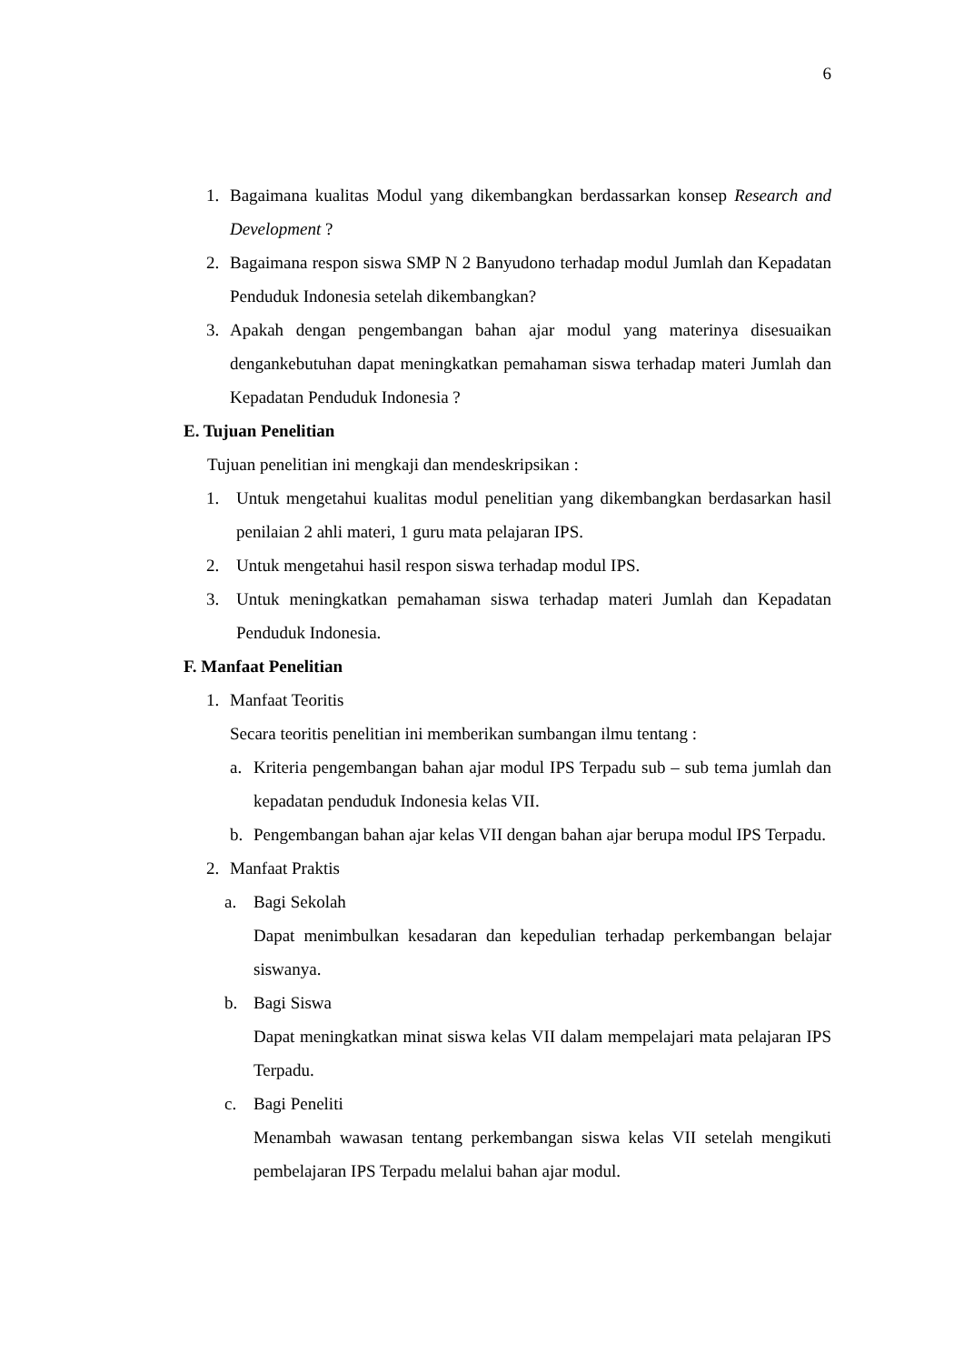6
1. Bagaimana kualitas Modul yang dikembangkan berdassarkan konsep Research and Development ?
2. Bagaimana respon siswa SMP N 2 Banyudono terhadap modul Jumlah dan Kepadatan Penduduk Indonesia setelah dikembangkan?
3. Apakah dengan pengembangan bahan ajar modul yang materinya disesuaikan dengankebutuhan dapat meningkatkan pemahaman siswa terhadap materi Jumlah dan Kepadatan Penduduk Indonesia ?
E. Tujuan Penelitian
Tujuan penelitian ini mengkaji dan mendeskripsikan :
1. Untuk mengetahui kualitas modul penelitian yang dikembangkan berdasarkan hasil penilaian 2 ahli materi, 1 guru mata pelajaran IPS.
2. Untuk mengetahui hasil respon siswa terhadap modul IPS.
3. Untuk meningkatkan pemahaman siswa terhadap materi Jumlah dan Kepadatan Penduduk Indonesia.
F. Manfaat Penelitian
1. Manfaat Teoritis
Secara teoritis penelitian ini memberikan sumbangan ilmu tentang :
a. Kriteria pengembangan bahan ajar modul IPS Terpadu sub – sub tema jumlah dan kepadatan penduduk Indonesia kelas VII.
b. Pengembangan bahan ajar kelas VII dengan bahan ajar berupa modul IPS Terpadu.
2. Manfaat Praktis
a. Bagi Sekolah
Dapat menimbulkan kesadaran dan kepedulian terhadap perkembangan belajar siswanya.
b. Bagi Siswa
Dapat meningkatkan minat siswa kelas VII dalam mempelajari mata pelajaran IPS Terpadu.
c. Bagi Peneliti
Menambah wawasan tentang perkembangan siswa kelas VII setelah mengikuti pembelajaran IPS Terpadu melalui bahan ajar modul.